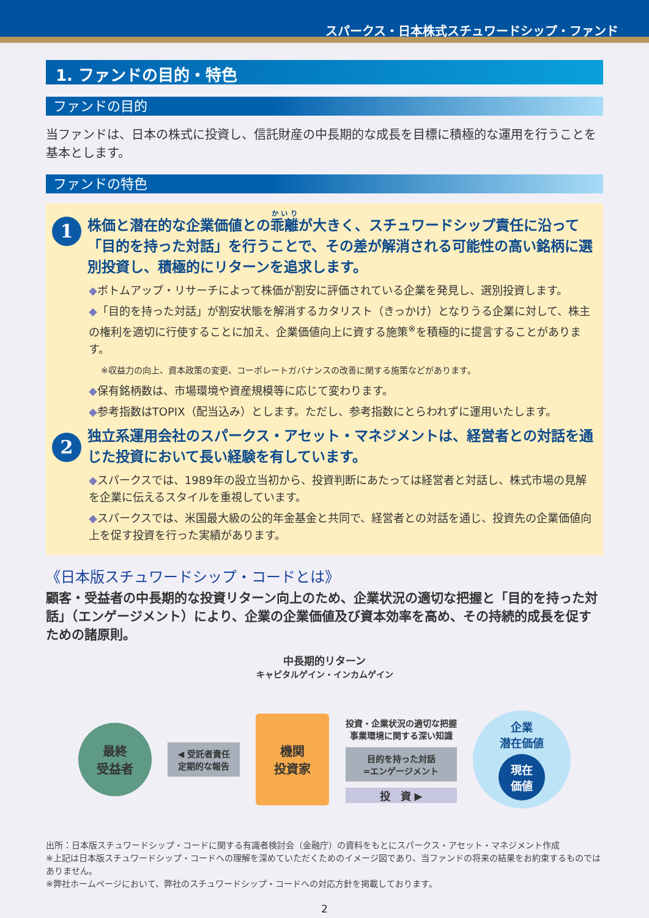スパークス・日本株式スチュワードシップ・ファンド
1. ファンドの目的・特色
ファンドの目的
当ファンドは、日本の株式に投資し、信託財産の中長期的な成長を目標に積極的な運用を行うことを基本とします。
ファンドの特色
1
株価と潜在的な企業価値との乖離が大きく、スチュワードシップ責任に沿って「目的を持った対話」を行うことで、その差が解消される可能性の高い銘柄に選別投資し、積極的にリターンを追求します。
◆ボトムアップ・リサーチによって株価が割安に評価されている企業を発見し、選別投資します。
◆「目的を持った対話」が割安状態を解消するカタリスト（きっかけ）となりうる企業に対して、株主の権利を適切に行使することに加え、企業価値向上に資する施策<sup>※</sup>を積極的に提言することがあります。
※収益力の向上、資本政策の変更、コーポレートガバナンスの改善に関する施策などがあります。
◆保有銘柄数は、市場環境や資産規模等に応じて変わります。
◆参考指数はTOPIX（配当込み）とします。ただし、参考指数にとらわれずに運用いたします。
2
独立系運用会社のスパークス・アセット・マネジメントは、経営者との対話を通じた投資において長い経験を有しています。
◆スパークスでは、1989年の設立当初から、投資判断にあたっては経営者と対話し、株式市場の見解を企業に伝えるスタイルを重視しています。
◆スパークスでは、米国最大級の公的年金基金と共同で、経営者との対話を通じ、投資先の企業価値向上を促す投資を行った実績があります。
《日本版スチュワードシップ・コードとは》
顧客・受益者の中長期的な投資リターン向上のため、企業状況の適切な把握と「目的を持った対話」（エンゲージメント）により、企業の企業価値及び資本効率を高め、その持続的成長を促すための諸原則。
中長期的リターン
キャピタルゲイン・インカムゲイン
最終
受益者
◀ 受託者責任
定期的な報告
機関
投資家
投資・企業状況の適切な把握
事業環境に関する深い知識
目的を持った対話
=エンゲージメント
投　資 ▶
企業
潜在価値
現在
価値
出所：日本版スチュワードシップ・コードに関する有識者検討会（金融庁）の資料をもとにスパークス・アセット・マネジメント作成
※上記は日本版スチュワードシップ・コードへの理解を深めていただくためのイメージ図であり、当ファンドの将来の結果をお約束するものではありません。
※弊社ホームページにおいて、弊社のスチュワードシップ・コードへの対応方針を掲載しております。
2